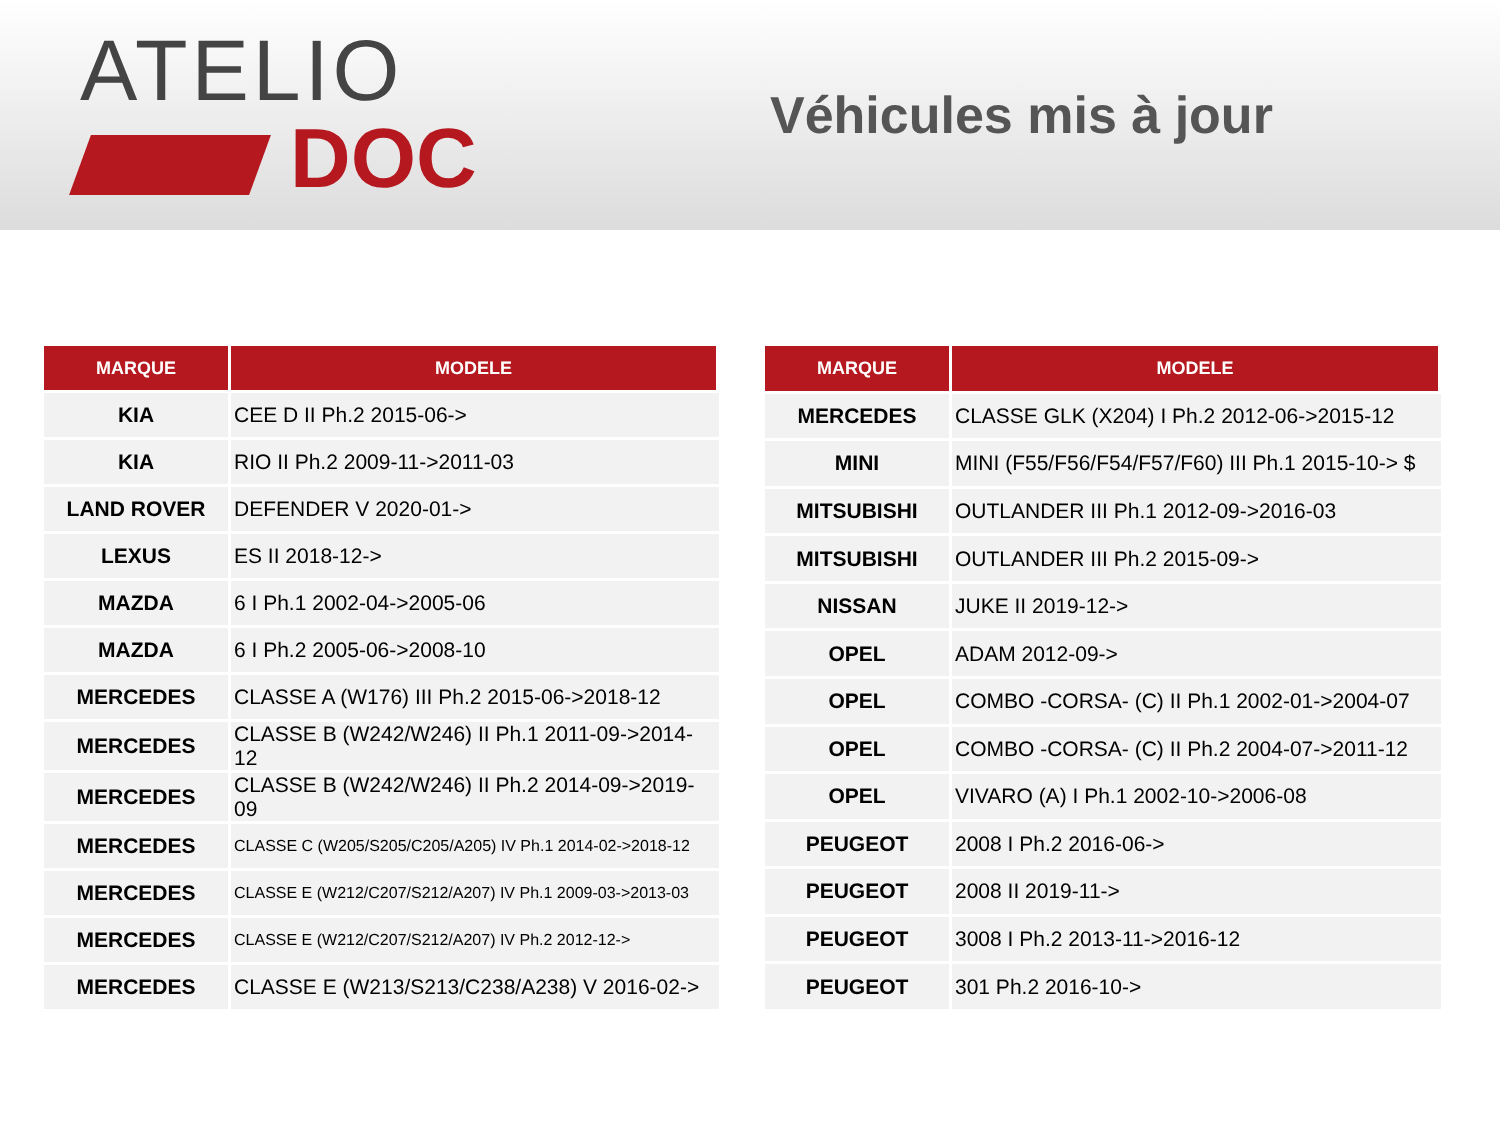ATELIO
DOC
Véhicules mis à jour
| MARQUE | MODELE |
| --- | --- |
| KIA | CEE D II Ph.2 2015-06-> |
| KIA | RIO II Ph.2 2009-11->2011-03 |
| LAND ROVER | DEFENDER V 2020-01-> |
| LEXUS | ES II 2018-12-> |
| MAZDA | 6 I Ph.1 2002-04->2005-06 |
| MAZDA | 6 I Ph.2 2005-06->2008-10 |
| MERCEDES | CLASSE A (W176) III Ph.2 2015-06->2018-12 |
| MERCEDES | CLASSE B (W242/W246) II Ph.1 2011-09->2014-12 |
| MERCEDES | CLASSE B (W242/W246) II Ph.2 2014-09->2019-09 |
| MERCEDES | CLASSE C (W205/S205/C205/A205) IV Ph.1 2014-02->2018-12 |
| MERCEDES | CLASSE E (W212/C207/S212/A207) IV Ph.1 2009-03->2013-03 |
| MERCEDES | CLASSE E (W212/C207/S212/A207) IV Ph.2 2012-12-> |
| MERCEDES | CLASSE E (W213/S213/C238/A238) V 2016-02-> |
| MARQUE | MODELE |
| --- | --- |
| MERCEDES | CLASSE GLK (X204) I Ph.2 2012-06->2015-12 |
| MINI | MINI (F55/F56/F54/F57/F60) III Ph.1 2015-10-> $ |
| MITSUBISHI | OUTLANDER III Ph.1 2012-09->2016-03 |
| MITSUBISHI | OUTLANDER III Ph.2 2015-09-> |
| NISSAN | JUKE II 2019-12-> |
| OPEL | ADAM 2012-09-> |
| OPEL | COMBO -CORSA- (C) II Ph.1 2002-01->2004-07 |
| OPEL | COMBO -CORSA- (C) II Ph.2 2004-07->2011-12 |
| OPEL | VIVARO (A) I Ph.1 2002-10->2006-08 |
| PEUGEOT | 2008 I Ph.2 2016-06-> |
| PEUGEOT | 2008 II 2019-11-> |
| PEUGEOT | 3008 I Ph.2 2013-11->2016-12 |
| PEUGEOT | 301 Ph.2 2016-10-> |